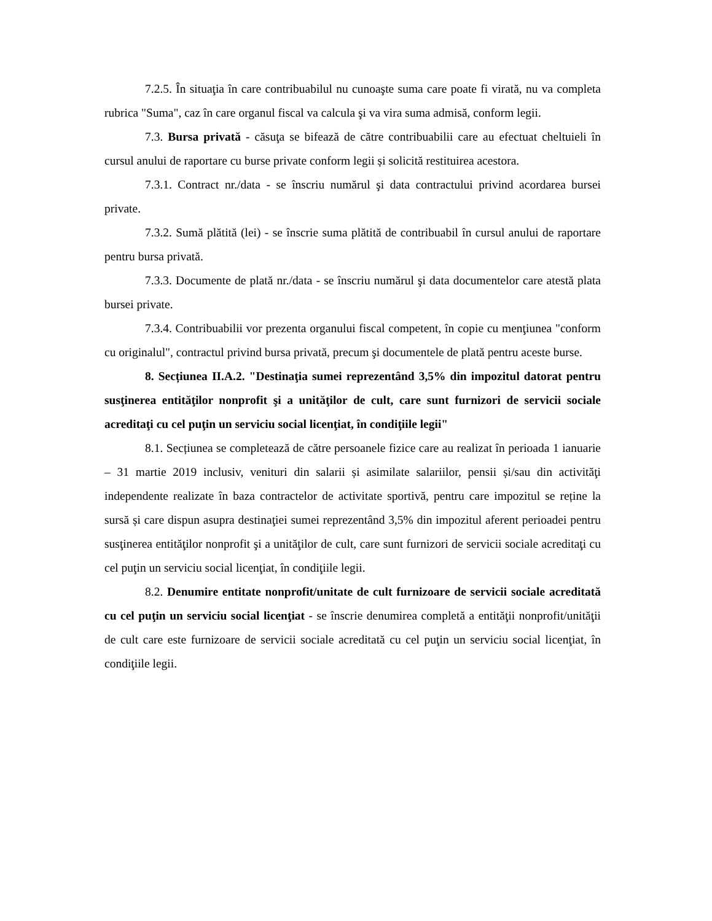7.2.5. În situaţia în care contribuabilul nu cunoaşte suma care poate fi virată, nu va completa rubrica "Suma", caz în care organul fiscal va calcula şi va vira suma admisă, conform legii.
7.3. Bursa privată - căsuţa se bifează de către contribuabilii care au efectuat cheltuieli în cursul anului de raportare cu burse private conform legii și solicită restituirea acestora.
7.3.1. Contract nr./data - se înscriu numărul şi data contractului privind acordarea bursei private.
7.3.2. Sumă plătită (lei) - se înscrie suma plătită de contribuabil în cursul anului de raportare pentru bursa privată.
7.3.3. Documente de plată nr./data - se înscriu numărul şi data documentelor care atestă plata bursei private.
7.3.4. Contribuabilii vor prezenta organului fiscal competent, în copie cu menţiunea "conform cu originalul", contractul privind bursa privată, precum şi documentele de plată pentru aceste burse.
8. Secțiunea II.A.2. "Destinaţia sumei reprezentând 3,5% din impozitul datorat pentru susţinerea entităţilor nonprofit şi a unităţilor de cult, care sunt furnizori de servicii sociale acreditaţi cu cel puţin un serviciu social licenţiat, în condiţiile legii"
8.1. Secțiunea se completează de către persoanele fizice care au realizat în perioada 1 ianuarie – 31 martie 2019 inclusiv, venituri din salarii și asimilate salariilor, pensii și/sau din activităţi independente realizate în baza contractelor de activitate sportivă, pentru care impozitul se reține la sursă și care dispun asupra destinaţiei sumei reprezentând 3,5% din impozitul aferent perioadei pentru susţinerea entităţilor nonprofit şi a unităţilor de cult, care sunt furnizori de servicii sociale acreditaţi cu cel puţin un serviciu social licenţiat, în condiţiile legii.
8.2. Denumire entitate nonprofit/unitate de cult furnizoare de servicii sociale acreditată cu cel puţin un serviciu social licenţiat - se înscrie denumirea completă a entităţii nonprofit/unităţii de cult care este furnizoare de servicii sociale acreditată cu cel puţin un serviciu social licenţiat, în condiţiile legii.